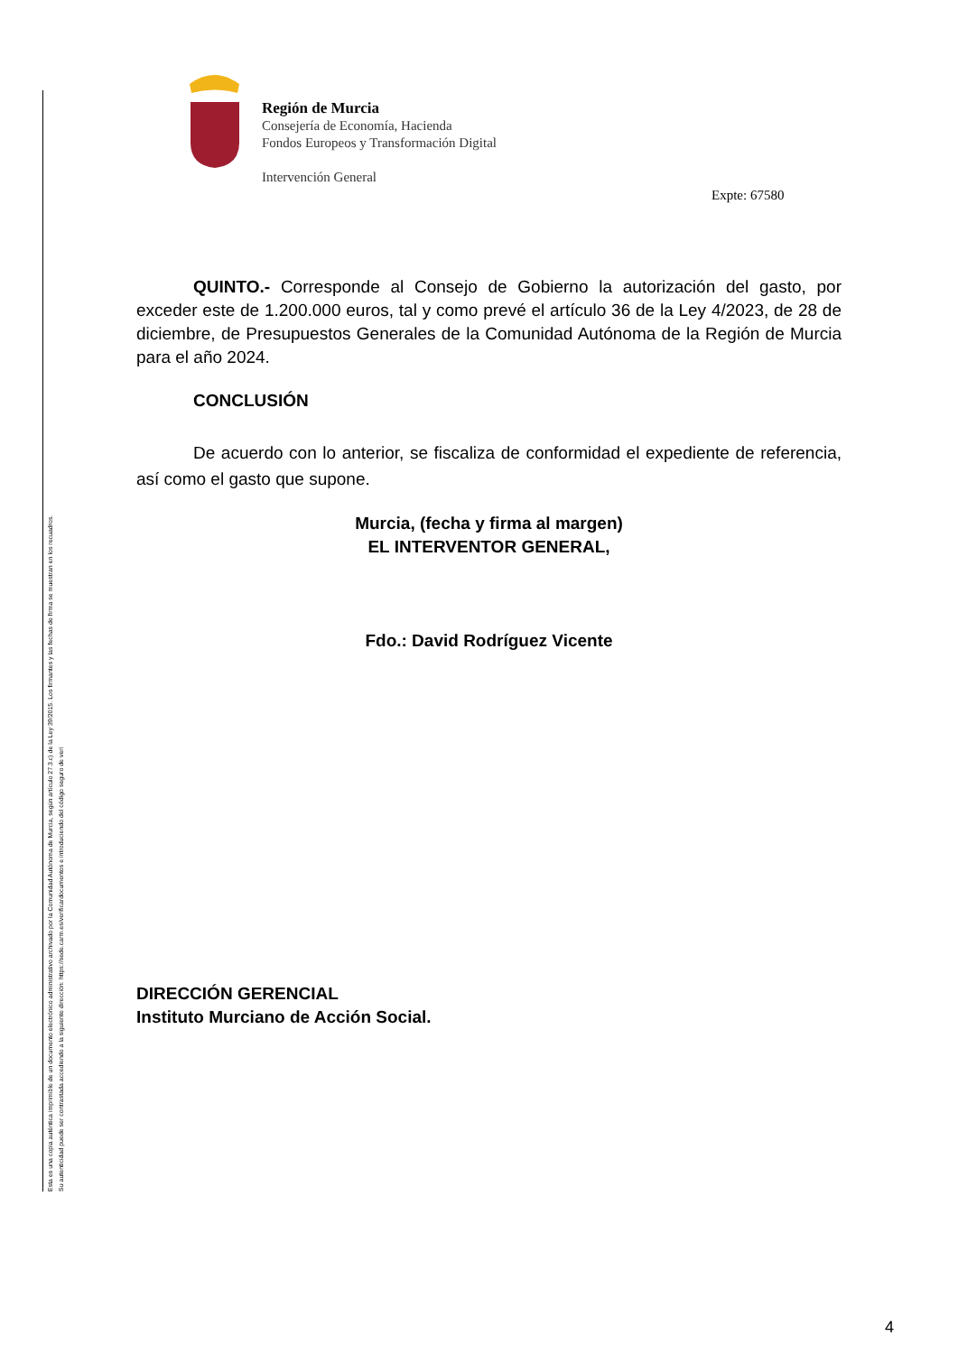Esta es una copia auténtica imprimible de un documento electrónico administrativo archivado por la Comunidad Autónoma de Murcia, según artículo 27.3.c) de la Ley 39/2015. Los firmantes y las fechas de firma se muestran en los recuadros.
Su autenticidad puede ser contrastada accediendo a la siguiente dirección: https://sede.carm.es/verificardocumentos e introduciendo del código seguro de veri
Región de Murcia
Consejería de Economía, Hacienda
Fondos Europeos y Transformación Digital
Intervención General
Expte: 67580
QUINTO.- Corresponde al Consejo de Gobierno la autorización del gasto, por exceder este de 1.200.000 euros, tal y como prevé el artículo 36 de la Ley 4/2023, de 28 de diciembre, de Presupuestos Generales de la Comunidad Autónoma de la Región de Murcia para el año 2024.
CONCLUSIÓN
De acuerdo con lo anterior, se fiscaliza de conformidad el expediente de referencia, así como el gasto que supone.
Murcia, (fecha y firma al margen)
EL INTERVENTOR GENERAL,
Fdo.: David Rodríguez Vicente
DIRECCIÓN GERENCIAL
Instituto Murciano de Acción Social.
4